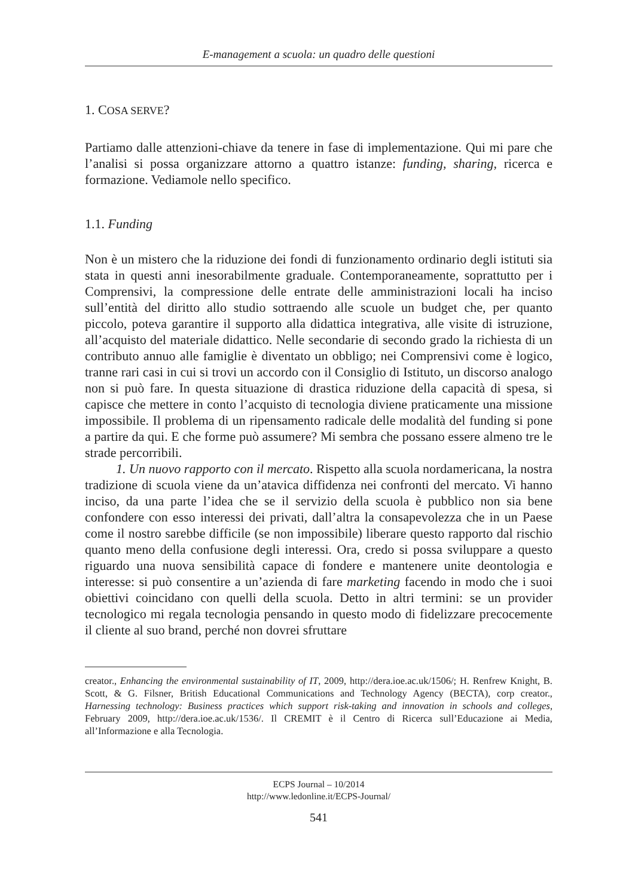E-management a scuola: un quadro delle questioni
1. COSA SERVE?
Partiamo dalle attenzioni-chiave da tenere in fase di implementazione. Qui mi pare che l’analisi si possa organizzare attorno a quattro istanze: funding, sharing, ricerca e formazione. Vediamole nello specifico.
1.1. Funding
Non è un mistero che la riduzione dei fondi di funzionamento ordinario degli istituti sia stata in questi anni inesorabilmente graduale. Contemporaneamente, soprattutto per i Comprensivi, la compressione delle entrate delle amministrazioni locali ha inciso sull’entità del diritto allo studio sottraendo alle scuole un budget che, per quanto piccolo, poteva garantire il supporto alla didattica integrativa, alle visite di istruzione, all’acquisto del materiale didattico. Nelle secondarie di secondo grado la richiesta di un contributo annuo alle famiglie è diventato un obbligo; nei Comprensivi come è logico, tranne rari casi in cui si trovi un accordo con il Consiglio di Istituto, un discorso analogo non si può fare. In questa situazione di drastica riduzione della capacità di spesa, si capisce che mettere in conto l’acquisto di tecnologia diviene praticamente una missione impossibile. Il problema di un ripensamento radicale delle modalità del funding si pone a partire da qui. E che forme può assumere? Mi sembra che possano essere almeno tre le strade percorribili.
1. Un nuovo rapporto con il mercato. Rispetto alla scuola nordamericana, la nostra tradizione di scuola viene da un’atavica diffidenza nei confronti del mercato. Vi hanno inciso, da una parte l’idea che se il servizio della scuola è pubblico non sia bene confondere con esso interessi dei privati, dall’altra la consapevolezza che in un Paese come il nostro sarebbe difficile (se non impossibile) liberare questo rapporto dal rischio quanto meno della confusione degli interessi. Ora, credo si possa sviluppare a questo riguardo una nuova sensibilità capace di fondere e mantenere unite deontologia e interesse: si può consentire a un’azienda di fare marketing facendo in modo che i suoi obiettivi coincidano con quelli della scuola. Detto in altri termini: se un provider tecnologico mi regala tecnologia pensando in questo modo di fidelizzare precocemente il cliente al suo brand, perché non dovrei sfruttare
creator., Enhancing the environmental sustainability of IT, 2009, http://dera.ioe.ac.uk/1506/; H. Renfrew Knight, B. Scott, & G. Filsner, British Educational Communications and Technology Agency (BECTA), corp creator., Harnessing technology: Business practices which support risk-taking and innovation in schools and colleges, February 2009, http://dera.ioe.ac.uk/1536/. Il CREMIT è il Centro di Ricerca sull’Educazione ai Media, all’Informazione e alla Tecnologia.
ECPS Journal – 10/2014
http://www.ledonline.it/ECPS-Journal/
541